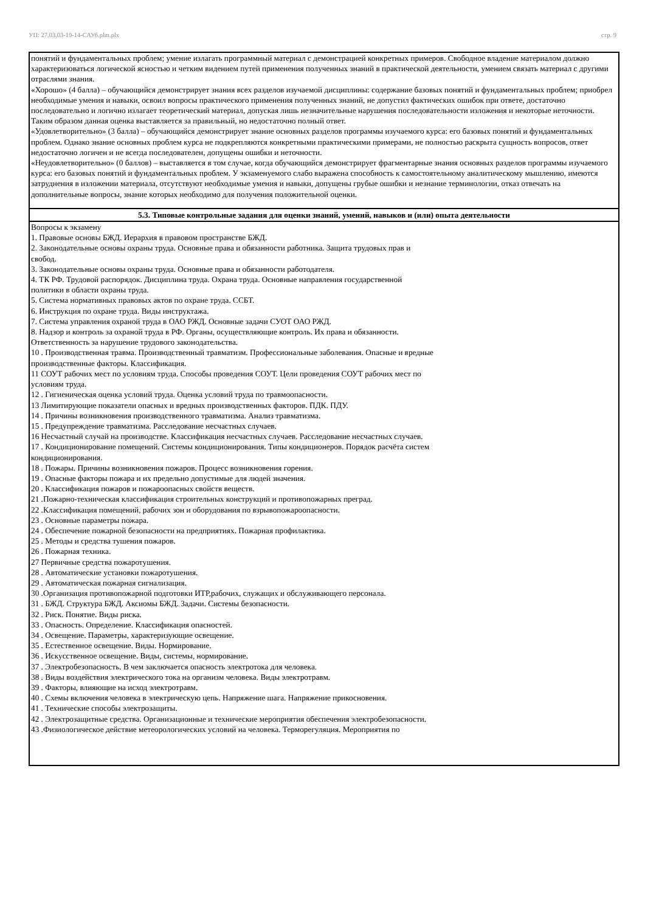УП: 27.03.03-19-14-САУб.plm.plx стр. 9
| понятий и фундаментальных проблем; умение излагать программный материал с демонстрацией конкретных примеров. Свободное владение материалом должно характеризоваться логической ясностью и четким видением путей применения полученных знаний в практической деятельности, умением связать материал с другими отраслями знания. «Хорошо» (4 балла) – обучающийся демонстрирует знания всех разделов изучаемой дисциплины: содержание базовых понятий и фундаментальных проблем; приобрел необходимые умения и навыки, освоил вопросы практического применения полученных знаний, не допустил фактических ошибок при ответе, достаточно последовательно и логично излагает теоретический материал, допуская лишь незначительные нарушения последовательности изложения и некоторые неточности. Таким образом данная оценка выставляется за правильный, но недостаточно полный ответ. «Удовлетворительно» (3 балла) – обучающийся демонстрирует знание основных разделов программы изучаемого курса: его базовых понятий и фундаментальных проблем. Однако знание основных проблем курса не подкрепляются конкретными практическими примерами, не полностью раскрыта сущность вопросов, ответ недостаточно логичен и не всегда последователен, допущены ошибки и неточности. «Неудовлетворительно» (0 баллов) – выставляется в том случае, когда обучающийся демонстрирует фрагментарные знания основных разделов программы изучаемого курса: его базовых понятий и фундаментальных проблем. У экзаменуемого слабо выражена способность к самостоятельному аналитическому мышлению, имеются затруднения в изложении материала, отсутствуют необходимые умения и навыки, допущены грубые ошибки и незнание терминологии, отказ отвечать на дополнительные вопросы, знание которых необходимо для получения положительной оценки. |
| 5.3. Типовые контрольные задания для оценки знаний, умений, навыков и (или) опыта деятельности |
| Вопросы к экзамену 1. Правовые основы БЖД. Иерархия в правовом пространстве БЖД. 2. Законодательные основы охраны труда. Основные права и обязанности работника. Защита трудовых прав и свобод. 3. Законодательные основы охраны труда. Основные права и обязанности работодателя. 4. ТК РФ. Трудовой распорядок. Дисциплина труда. Охрана труда. Основные направления государственной политики в области охраны труда. 5. Система нормативных правовых актов по охране труда. ССБТ. 6. Инструкция по охране труда. Виды инструктажа. 7. Система управления охраной труда в ОАО РЖД. Основные задачи СУОТ ОАО РЖД. 8. Надзор и контроль за охраной труда в РФ. Органы, осуществляющие контроль. Их права и обязанности. Ответственность за нарушение трудового законодательства. 10 . Производственная травма. Производственный травматизм. Профессиональные заболевания. Опасные и вредные производственные факторы. Классификация. 11 СОУТ рабочих мест по условиям труда. Способы проведения СОУТ. Цели проведения СОУТ рабочих мест по условиям труда. 12 . Гигиеническая оценка условий труда. Оценка условий труда по травмоопасности. 13 Лимитирующие показатели опасных и вредных производственных факторов. ПДК. ПДУ. 14 . Причины возникновения производственного травматизма. Анализ травматизма. 15 . Предупреждение травматизма. Расследование несчастных случаев. 16 Несчастный случай на производстве. Классификация несчастных случаев. Расследование несчастных случаев. 17 . Кондиционирование помещений. Системы кондиционирования. Типы кондиционеров. Порядок расчёта систем кондиционирования. 18 . Пожары. Причины возникновения пожаров. Процесс возникновения горения. 19 . Опасные факторы пожара и их предельно допустимые для людей значения. 20 . Классификация пожаров и пожароопасных свойств веществ. 21 .Пожарно-техническая классификация строительных конструкций и противопожарных преград. 22 .Классификация помещений, рабочих зон и оборудования по взрывопожароопасности. 23 . Основные параметры пожара. 24 . Обеспечение пожарной безопасности на предприятиях. Пожарная профилактика. 25 . Методы и средства тушения пожаров. 26 . Пожарная техника. 27 Первичные средства пожаротушения. 28 . Автоматические установки пожаротушения. 29 . Автоматическая пожарная сигнализация. 30 .Организация противопожарной подготовки ИТР,рабочих, служащих и обслуживающего персонала. 31 . БЖД. Структура БЖД. Аксиомы БЖД. Задачи. Системы безопасности. 32 . Риск. Понятие. Виды риска. 33 . Опасность. Определение. Классификация опасностей. 34 . Освещение. Параметры, характеризующие освещение. 35 . Естественное освещение. Виды. Нормирование. 36 . Искусственное освещение. Виды, системы, нормирование. 37 . Электробезопасность. В чем заключается опасность электротока для человека. 38 . Виды воздействия электрического тока на организм человека. Виды электротравм. 39 . Факторы, влияющие на исход электротравм. 40 . Схемы включения человека в электрическую цепь. Напряжение шага. Напряжение прикосновения. 41 . Технические способы электрозащиты. 42 . Электрозащитные средства. Организационные и технические мероприятия обеспечения электробезопасности. 43 .Физиологическое действие метеорологических условий на человека. Терморегуляция. Мероприятия по |